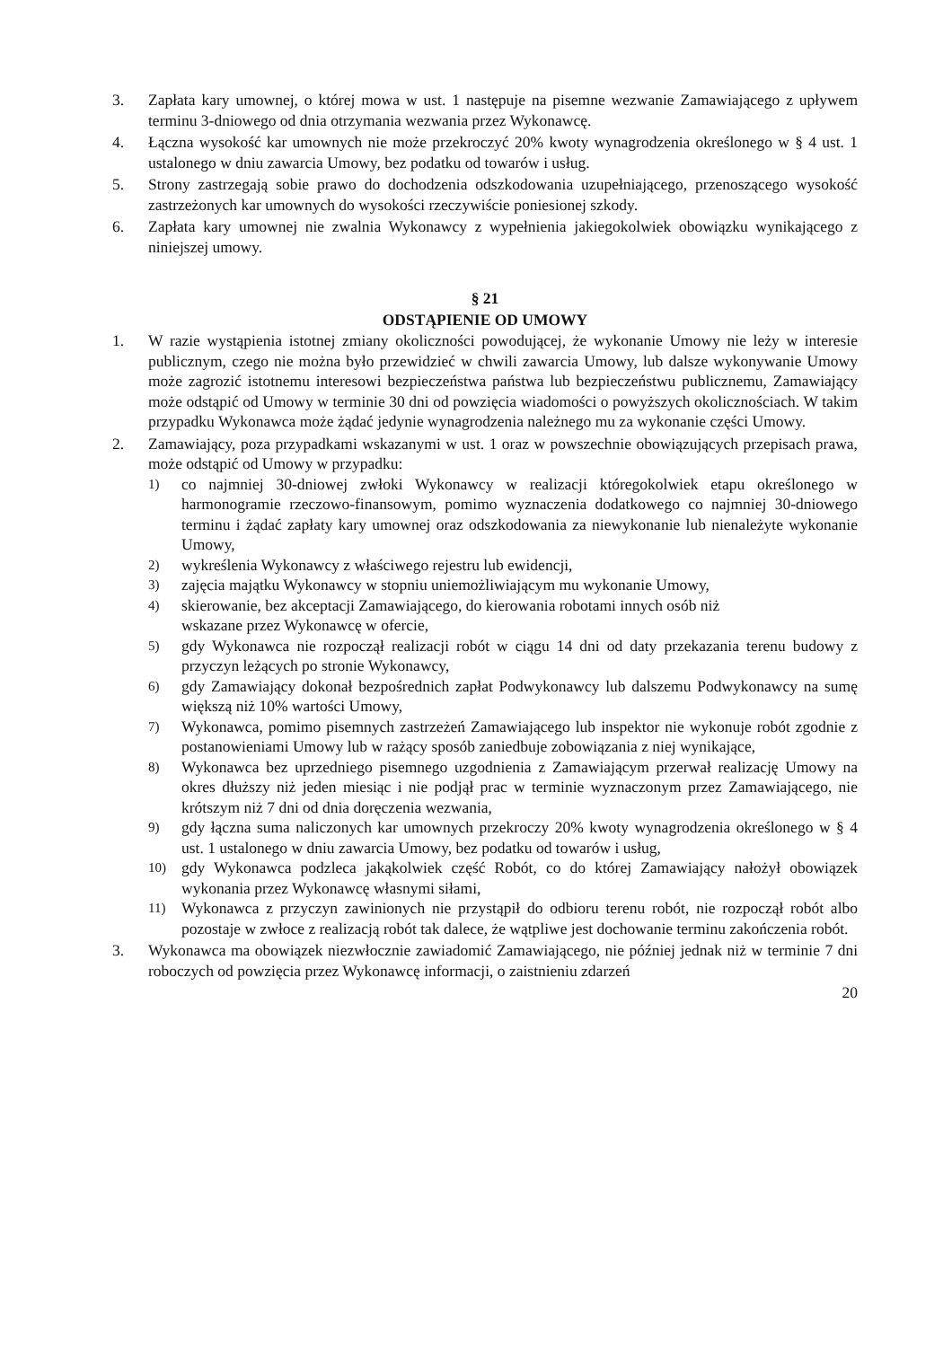3. Zapłata kary umownej, o której mowa w ust. 1 następuje na pisemne wezwanie Zamawiającego z upływem terminu 3-dniowego od dnia otrzymania wezwania przez Wykonawcę.
4. Łączna wysokość kar umownych nie może przekroczyć 20% kwoty wynagrodzenia określonego w § 4 ust. 1 ustalonego w dniu zawarcia Umowy, bez podatku od towarów i usług.
5. Strony zastrzegają sobie prawo do dochodzenia odszkodowania uzupełniającego, przenoszącego wysokość zastrzeżonych kar umownych do wysokości rzeczywiście poniesionej szkody.
6. Zapłata kary umownej nie zwalnia Wykonawcy z wypełnienia jakiegokolwiek obowiązku wynikającego z niniejszej umowy.
§ 21
ODSTĄPIENIE OD UMOWY
1. W razie wystąpienia istotnej zmiany okoliczności powodującej, że wykonanie Umowy nie leży w interesie publicznym, czego nie można było przewidzieć w chwili zawarcia Umowy, lub dalsze wykonywanie Umowy może zagrozić istotnemu interesowi bezpieczeństwa państwa lub bezpieczeństwu publicznemu, Zamawiający może odstąpić od Umowy w terminie 30 dni od powzięcia wiadomości o powyższych okolicznościach. W takim przypadku Wykonawca może żądać jedynie wynagrodzenia należnego mu za wykonanie części Umowy.
2. Zamawiający, poza przypadkami wskazanymi w ust. 1 oraz w powszechnie obowiązujących przepisach prawa, może odstąpić od Umowy w przypadku:
1)
co najmniej 30-dniowej zwłoki Wykonawcy w realizacji któregokolwiek etapu określonego w harmonogramie rzeczowo-finansowym, pomimo wyznaczenia dodatkowego co najmniej 30-dniowego terminu i żądać zapłaty kary umownej oraz odszkodowania za niewykonanie lub nienależyte wykonanie Umowy,
2)
wykreślenia Wykonawcy z właściwego rejestru lub ewidencji,
3)
zajęcia majątku Wykonawcy w stopniu uniemożliwiającym mu wykonanie Umowy,
4)
skierowanie, bez akceptacji Zamawiającego, do kierowania robotami innych osób niż
wskazane przez Wykonawcę w ofercie,
5)
gdy Wykonawca nie rozpoczął realizacji robót w ciągu 14 dni od daty przekazania terenu budowy z przyczyn leżących po stronie Wykonawcy,
6)
gdy Zamawiający dokonał bezpośrednich zapłat Podwykonawcy lub dalszemu Podwykonawcy na sumę większą niż 10% wartości Umowy,
7)
Wykonawca, pomimo pisemnych zastrzeżeń Zamawiającego lub inspektor nie wykonuje robót zgodnie z postanowieniami Umowy lub w rażący sposób zaniedbuje zobowiązania z niej wynikające,
8)
Wykonawca bez uprzedniego pisemnego uzgodnienia z Zamawiającym przerwał realizację Umowy na okres dłuższy niż jeden miesiąc i nie podjął prac w terminie wyznaczonym przez Zamawiającego, nie krótszym niż 7 dni od dnia doręczenia wezwania,
9)
gdy łączna suma naliczonych kar umownych przekroczy 20% kwoty wynagrodzenia określonego w § 4 ust. 1 ustalonego w dniu zawarcia Umowy, bez podatku od towarów i usług,
10)
gdy Wykonawca podzleca jakąkolwiek część Robót, co do której Zamawiający nałożył obowiązek wykonania przez Wykonawcę własnymi siłami,
11)
Wykonawca z przyczyn zawinionych nie przystąpił do odbioru terenu robót, nie rozpoczął robót albo pozostaje w zwłoce z realizacją robót tak dalece, że wątpliwe jest dochowanie terminu zakończenia robót.
3. Wykonawca ma obowiązek niezwłocznie zawiadomić Zamawiającego, nie później jednak niż w terminie 7 dni roboczych od powzięcia przez Wykonawcę informacji, o zaistnieniu zdarzeń
20